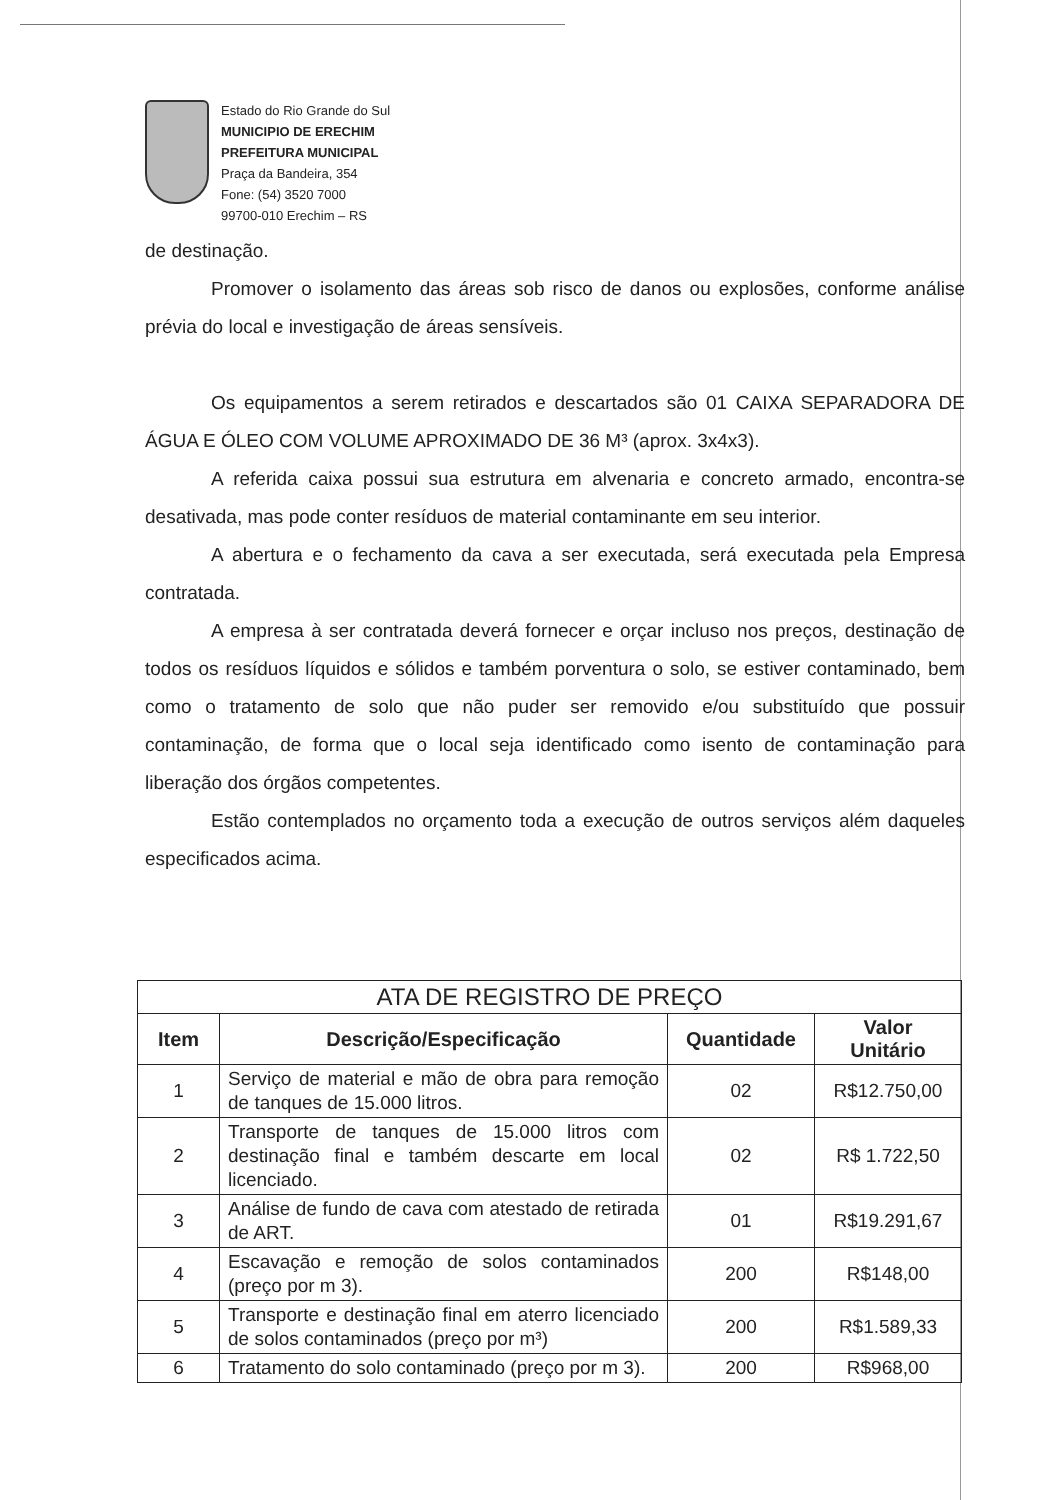Estado do Rio Grande do Sul
MUNICIPIO DE ERECHIM
PREFEITURA MUNICIPAL
Praça da Bandeira, 354
Fone: (54) 3520 7000
99700-010 Erechim – RS
de destinação.
Promover o isolamento das áreas sob risco de danos ou explosões, conforme análise prévia do local e investigação de áreas sensíveis.
Os equipamentos a serem retirados e descartados são 01 CAIXA SEPARADORA DE ÁGUA E ÓLEO COM VOLUME APROXIMADO DE 36 M³ (aprox. 3x4x3).
A referida caixa possui sua estrutura em alvenaria e concreto armado, encontra-se desativada, mas pode conter resíduos de material contaminante em seu interior.
A abertura e o fechamento da cava a ser executada, será executada pela Empresa contratada.
A empresa à ser contratada deverá fornecer e orçar incluso nos preços, destinação de todos os resíduos líquidos e sólidos e também porventura o solo, se estiver contaminado, bem como o tratamento de solo que não puder ser removido e/ou substituído que possuir contaminação, de forma que o local seja identificado como isento de contaminação para liberação dos órgãos competentes.
Estão contemplados no orçamento toda a execução de outros serviços além daqueles especificados acima.
| ATA DE REGISTRO DE PREÇO | | | |
| Item | Descrição/Especificação | Quantidade | Valor Unitário |
| 1 | Serviço de material e mão de obra para remoção de tanques de 15.000 litros. | 02 | R$12.750,00 |
| 2 | Transporte de tanques de 15.000 litros com destinação final e também descarte em local licenciado. | 02 | R$ 1.722,50 |
| 3 | Análise de fundo de cava com atestado de retirada de ART. | 01 | R$19.291,67 |
| 4 | Escavação e remoção de solos contaminados (preço por m 3). | 200 | R$148,00 |
| 5 | Transporte e destinação final em aterro licenciado de solos contaminados (preço por m³) | 200 | R$1.589,33 |
| 6 | Tratamento do solo contaminado (preço por m 3). | 200 | R$968,00 |